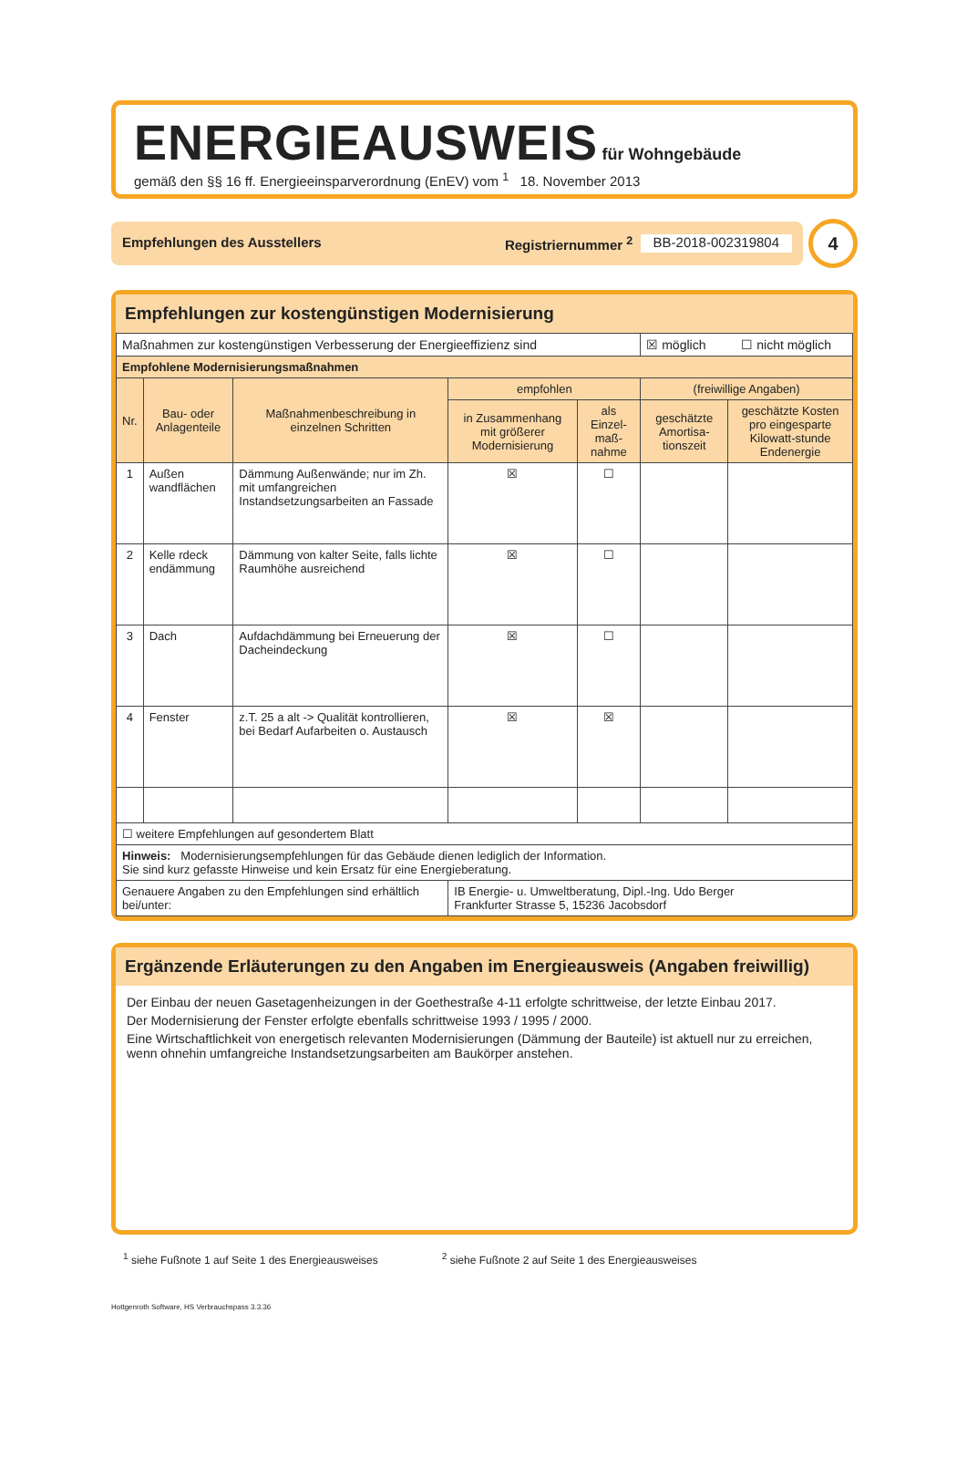ENERGIEAUSWEIS für Wohngebäude
gemäß den §§ 16 ff. Energieeinsparverordnung (EnEV) vom <sup>1</sup> 18. November 2013
Empfehlungen des Ausstellers Registriernummer <sup>2</sup> BB-2018-002319804
4
Empfehlungen zur kostengünstigen Modernisierung
| Maßnahmen zur kostengünstigen Verbesserung der Energieeffizienz sind | | | | | ☒ möglich ☐ nicht möglich | |
| Empfohlene Modernisierungsmaßnahmen | | | | | | |
| Nr. | Bau- oder Anlagenteile | Maßnahmenbeschreibung in einzelnen Schritten | empfohlen | | (freiwillige Angaben) | |
| | | | in Zusammenhang mit größerer Modernisierung | als Einzel-maß-nahme | geschätzte Amortisa-tionszeit | geschätzte Kosten pro eingesparte Kilowatt-stunde Endenergie |
| 1 | Außen wandflächen | Dämmung Außenwände; nur im Zh. mit umfangreichen Instandsetzungsarbeiten an Fassade | ☒ | ☐ | | |
| 2 | Kelle rdeck endämmung | Dämmung von kalter Seite, falls lichte Raumhöhe ausreichend | ☒ | ☐ | | |
| 3 | Dach | Aufdachdämmung bei Erneuerung der Dacheindeckung | ☒ | ☐ | | |
| 4 | Fenster | z.T. 25 a alt -> Qualität kontrollieren, bei Bedarf Aufarbeiten o. Austausch | ☒ | ☒ | | |
| ☐ weitere Empfehlungen auf gesondertem Blatt | | | | | | |
| Hinweis: Modernisierungsempfehlungen für das Gebäude dienen lediglich der Information. Sie sind kurz gefasste Hinweise und kein Ersatz für eine Energieberatung. | | | | | | |
| Genauere Angaben zu den Empfehlungen sind erhältlich bei/unter: | | | IB Energie- u. Umweltberatung, Dipl.-Ing. Udo Berger Frankfurter Strasse 5, 15236 Jacobsdorf | | | |
Ergänzende Erläuterungen zu den Angaben im Energieausweis (Angaben freiwillig)
Der Einbau der neuen Gasetagenheizungen in der Goethestraße 4-11 erfolgte schrittweise, der letzte Einbau 2017.
Der Modernisierung der Fenster erfolgte ebenfalls schrittweise 1993 / 1995 / 2000.
Eine Wirtschaftlichkeit von energetisch relevanten Modernisierungen (Dämmung der Bauteile) ist aktuell nur zu erreichen, wenn ohnehin umfangreiche Instandsetzungsarbeiten am Baukörper anstehen.
<sup>1</sup> siehe Fußnote 1 auf Seite 1 des Energieausweises <sup>2</sup> siehe Fußnote 2 auf Seite 1 des Energieausweises
Hottgenroth Software, HS Verbrauchspass 3.3.36